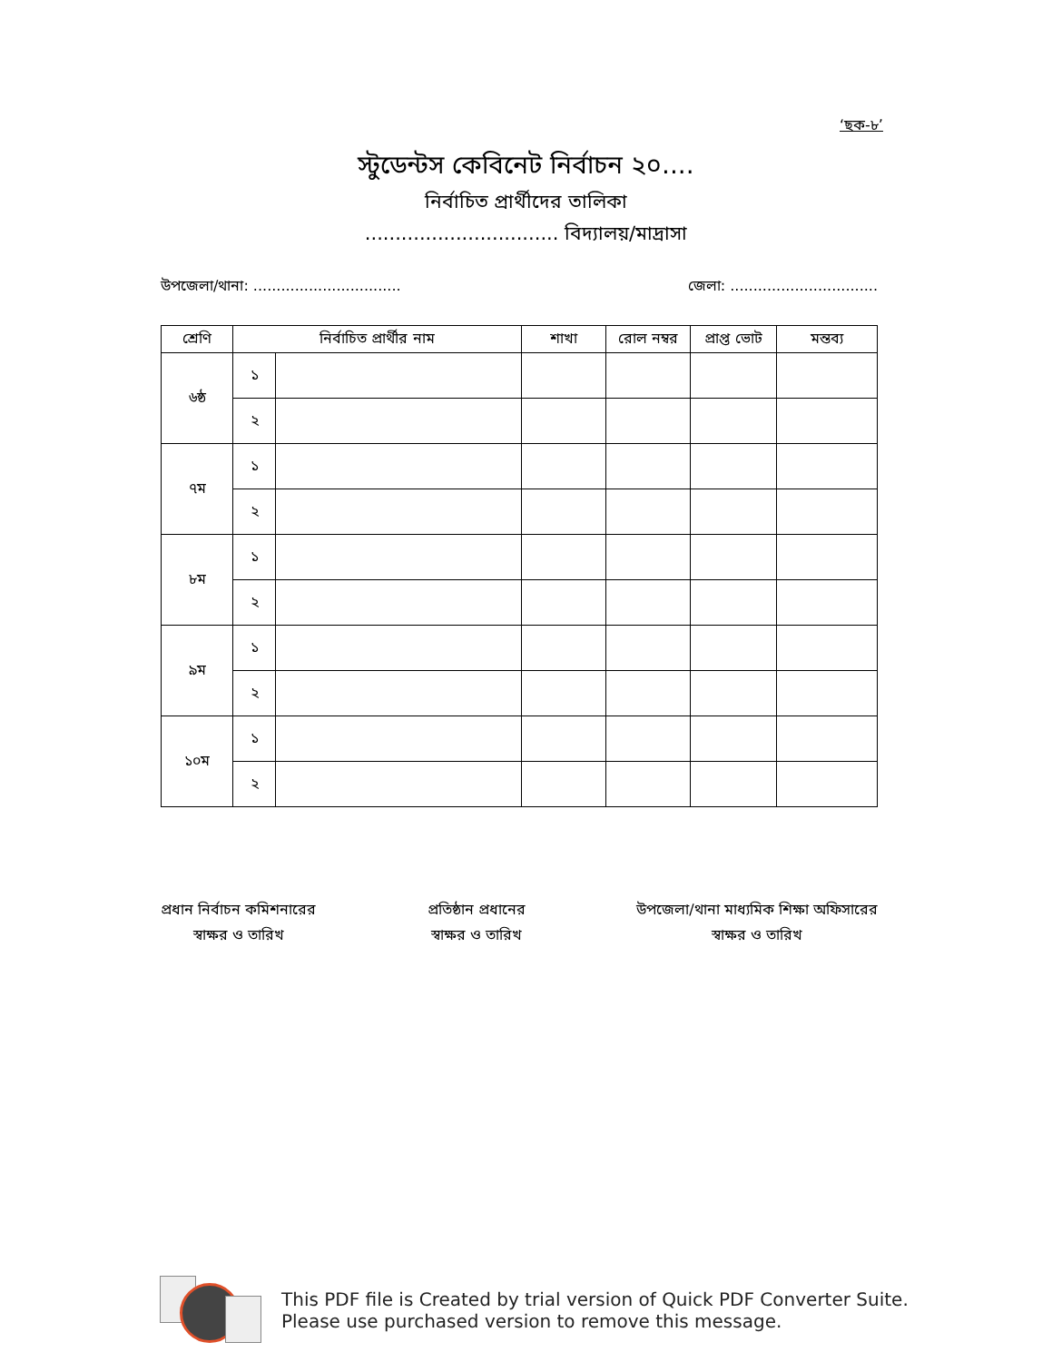‘ছক-৮’
স্টুডেন্টস কেবিনেট নির্বাচন ২০....
নির্বাচিত প্রার্থীদের তালিকা
................................ বিদ্যালয়/মাদ্রাসা
উপজেলা/থানা: ................................ জেলা: ................................
| শ্রেণি | নির্বাচিত প্রার্থীর নাম | | শাখা | রোল নম্বর | প্রাপ্ত ভোট | মন্তব্য |
| --- | --- | --- | --- | --- | --- | --- |
| ৬ষ্ঠ | ১ | | | | | |
| | ২ | | | | | |
| ৭ম | ১ | | | | | |
| | ২ | | | | | |
| ৮ম | ১ | | | | | |
| | ২ | | | | | |
| ৯ম | ১ | | | | | |
| | ২ | | | | | |
| ১০ম | ১ | | | | | |
| | ২ | | | | | |
প্রধান নির্বাচন কমিশনারের
স্বাক্ষর ও তারিখ
প্রতিষ্ঠান প্রধানের
স্বাক্ষর ও তারিখ
উপজেলা/থানা মাধ্যমিক শিক্ষা অফিসারের
স্বাক্ষর ও তারিখ
This PDF file is Created by trial version of Quick PDF Converter Suite.
Please use purchased version to remove this message.